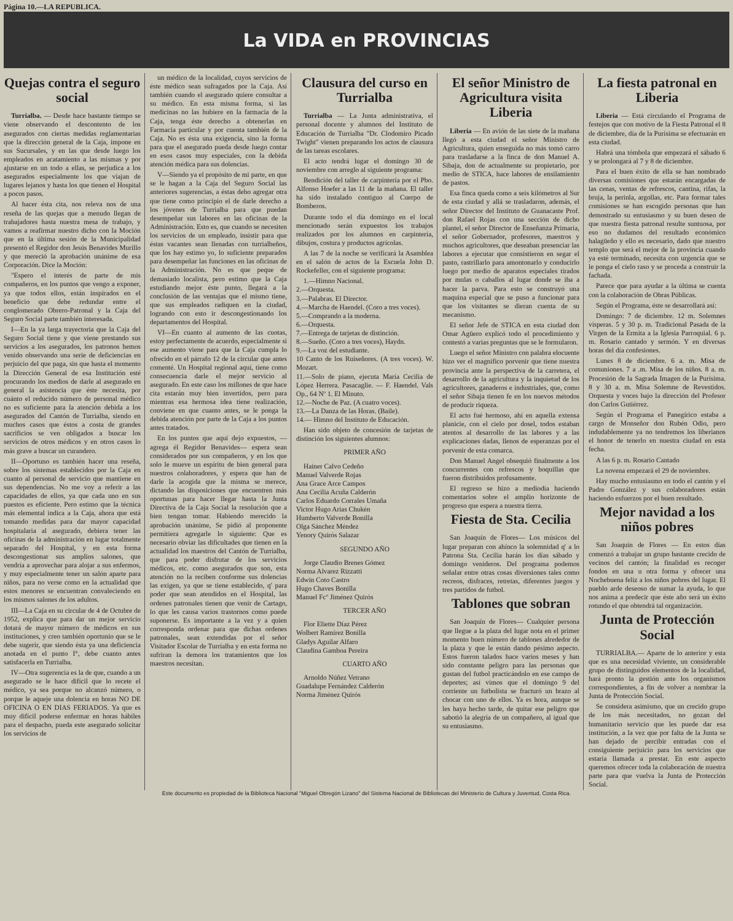Página 10.—LA REPUBLICA.
La VIDA en PROVINCIAS
Quejas contra el seguro social
Turrialba. — Desde hace bastante tiempo se viene observando el descontento de los asegurados con ciertas medidas reglamentarias que la dirección general de la Caja, impone en sus Sucursales, y en las que desde luego los empleados en acatamiento a las mismas y por ajustarse en un todo a ellas, se perjudica a los asegurados especialmente los que viajan de lugares lejanos y hasta los que tienen el Hospital a pocos pasos.
Al hacer ésta cita, nos releva nos de una reseña de las quejas que a menudo llegan de trabajadores hasta nuestra mesa de trabajo, y vamos a reafirmar nuestro dicho con la Moción que en la última sesión de la Municipalidad presentó el Regidor don Jesús Benavides Murillo y que mereció la aprobación unánime de esa Corporación. Dice la Moción:
"Espero el interés de parte de mis compañeros, en los puntos que vengo a exponer, ya que todos ellos, están inspirados en el beneficio que debe redundar entre el conglomerado Obrero-Patronal y la Caja del Seguro Social parte también interesada.
I—En la ya larga trayectoria que la Caja del Seguro Social tiene y que viene prestando sus servicios a los asegurados, los patronos hemos venido observando una serie de deficiencias en perjuicio del que paga, sin que hasta el momento la Dirección General de esa Institución esté procurando los medios de darle al asegurado en general la asistencia que éste necesita, por cuánto el reducido número de personal médico no es suficiente para la atención debida a los asegurados del Cantón de Turrialba, siendo en muchos casos que éstos a costa de grandes sacrificios se ven obligados a buscar los servicios de otros médicos y en otros casos lo más grave a buscar un curandero.
II—Oportuno es también hacer una reseña, sobre los sistemas establecidos por la Caja en cuanto al personal de servicio que mantiene en sus dependencias. No me voy a referir a las capacidades de ellos, ya que cada uno en sus puestos es eficiente. Pero estimo que la técnica más elemental indica a la Caja, ahora que está tomando medidas para dar mayor capacidad hospitalaria al asegurado, debiera tener las oficinas de la administración en lugar totalmente separado del Hospital, y en esta forma descongestionar sus amplios salones, que vendría a aprovechar para alojar a sus enfermos, y muy especialmente tener un salón aparte para niños, para no verse como en la actualidad que estos menores se encuentran convaleciendo en los mismos salones de los adultos.
III—La Caja en su circular de 4 de Octubre de 1952, explica que para dar un mejor servicio dotará de mayor número de médicos en sus instituciones, y creo también oportunio que se le debe sugerir, que siendo ésta ya una deficiencia anotada en el punto I°, debe cuanto antes satisfacerla en Turrialba.
IV—Otra sugerencia es la de que, cuando a un asegurado se le hace difícil que lo recete el médico, ya sea porque no alcanzó número, o porque le aqueje una dolencia en horas NO DE OFICINA O EN DIAS FERIADOS. Ya que es muy difícil poderse enfermar en horas hábiles para el despacho, pueda este asegurado solicitar los servicios de
un médico de la localidad, cuyos servicios de éste médico sean sufragados por la Caja. Así también cuando el asegurado quiere consultar a su médico. En esta misma forma, si las medicinas no las hubiere en la farmacia de la Caja, tenga éste derecho a obtenerlas en Farmacia particular y por cuenta también de la Caja. No es ésta una exigencia, sino la forma para que el asegurado pueda desde luego contar en esos casos muy especiales, con la debida atención médica para sus dolencias.
V—Siendo ya el propósito de mi parte, en que se le hagan a la Caja del Seguro Social las anteriores sugerencias, a éstas debo agregar otra que tiene como principio el de darle derecho a los jóvenes de Turrialba para que puedan desempeñar sus labores en las oficinas de la Administración. Esto es, que cuando se necesiten los servicios de un empleado, insistir para que éstas vacantes sean llenadas con turrialbeños, que los hay estimo yo, lo suficiente preparados para desempeñar las funciones en las oficinas de la Administración. No es que peque de demasiado localista, pero estimo que la Caja estudiando mejor éste punto, llegará a la conclusión de las ventajas que el mismo tiene, que sus empleados radiquen en la ciudad, logrando con esto ir descongestionando los departamentos del Hospital.
VI—En cuanto al aumento de las cuotas, estoy perfectamente de acuerdo, especialmente si ese aumento viene para que la Caja cumpla lo ofrecido en el párrafo 12 de la circular que antes comenté. Un Hospital regional aquí, tiene como consecuencia darle el mejor servicio al asegurado. En este caso los millones de que hace cita estarán muy bien invertidos, pero para mientras esa hermosa idea tiene realización, conviene en que cuanto antes, se le ponga la debida atención por parte de la Caja a los puntos antes tratados.
En los puntos que aquí dejo expuestos, —agrega él Regidor Benavides— espera sean considerados por sus compañeros, y en los que solo le mueve un espíritu de bien general para nuestros colaboradores, y espera que han de darle la acogida que la misma se merece, dictando las disposiciones que encuentren más oportunas para hacer llegar hasta la Junta Directiva de la Caja Social la resolución que a bien tengan tomar. Habiendo merecido la aprobación unánime, Se pidió al proponente permitiera agregarle lo siguiente: Que es necesario obviar las dificultades que tienen en la actualidad los maestros del Cantón de Turrialba, que para poder disfrutar de los servicios médicos, etc. como asegurados que son, esta atención no la reciben conforme sus dolencias las exigen, ya que se tiene establecido, q' para poder que sean atendidos en el Hospital, las ordenes patronales tienen que venir de Cartago, lo que les causa varios trastornos como puede suponerse. Es importante a la vez y a quien corresponda ordenar para que dichas ordenes patronales, sean extendidas por el señor Visitador Escolar de Turrialba y en esta forma no sufriran la demora los tratamientos que los maestros necesitan.
Clausura del curso en Turrialba
Turrialba — La Junta administrativa, el personal docente y alumnos del Instituto de Educación de Turrialba "Dr. Clodomiro Picado Twight" vienen preparando los actos de clausura de las tareas escolares.
El acto tendrá lugar el domingo 30 de noviembre con arreglo al siguiente programa:
Bendición del taller de carpintería por el Pbo. Alfonso Hoefer a las 11 de la mañana. El taller ha sido instalado contiguo al Cuerpo de Bomberos.
Durante todo el día domingo en el local mencionado serán expuestos los trabajos realizados por los alumnos en carpintería, dibujos, costura y productos agrícolas.
A las 7 de la noche se verificará la Asamblea en el salón de actos de la Escuela John D. Rockefeller, con el siguiente programa:
1.—Himno Nacional.
2.—Orquesta.
3.—Palabras. El Director.
4.—Marcha de Haendel. (Coro a tres voces).
5.—Comprando a la moderna.
6.—Orquesta.
7.—Entrega de tarjetas de distinción.
8.—Sueño. (Coro a tres voces), Haydn.
9.—La voz del estudiante.
10 Canto de los Ruiseñores. (A tres voces). W. Mozart.
11.—Solo de piano, ejecuta María Cecilia de López Herrera. Pasacaglie. — F. Haendel. Vals Op., 64 Nº 1. El Minuto.
12.—Noche de Paz. (A cuatro voces).
13.—La Danza de las Horas. (Baile).
14.— Himno del Instituto de Educación.
Han sido objeto de concesión de tarjetas de distinción los siguientes alumnos:
PRIMER AÑO
Hainer Calvo Cedeño
Manuel Valverde Rojas
Ana Grace Arce Campos
Ana Cecilia Acuña Calderón
Carlos Eduardo Corrales Umaña
Victor Hugo Arias Chukén
Humberto Valverde Bonilla
Olga Sánchez Méndez
Yenory Quirós Salazar
SEGUNDO AÑO
Jorge Claudio Brenes Gómez
Norma Alvarez Rizzatti
Edwin Coto Castro
Hugo Chaves Bonilla
Manuel Fcº Jiménez Quirós
TERCER AÑO
Flor Eliette Díaz Pérez
Wolbert Ramírez Bonilla
Gladys Aguilar Alfaro
Claudina Gamboa Pereira
CUARTO AÑO
Arnoldo Núñez Vetrano
Guadalupe Fernández Calderón
Norma Jiménez Quirós
El señor Ministro de Agricultura visita Liberia
Liberia — En avión de las siete de la mañana llegó a esta ciudad el señor Ministro de Agricultura, quien enseguida no más tomó carro para trasladarse a la finca de don Manuel A. Sibaja, don de actualmente su propietario, por medio de STICA, hace labores de ensilamiento de pastos.
Esa finca queda como a seis kilómetros al Sur de esta ciudad y allá se trasladaron, además, el señor Director del Instituto de Guanacaste Prof. don Rafael Rojas con una sección de dicho plantel, el señor Director de Enseñanza Primaria, el señor Gobernador, profesores, maestros y muchos agricultores, que deseaban presenciar las labores a ejecutar que consistieron en segar el pasto, rastrillarlo para amontonarlo y conducirlo luego por medio de aparatos especiales tirados por mulas o caballos al lugar donde se iba a hacer la parva. Para esto se construyó una maquina especial que se puso a funcionar para que los visitantes se dieran cuenta de su mecanismo.
El señor Jefe de STICA en esta ciudad don Omar Agüero explicó todo el procedimiento y contestó a varias preguntas que se le formularon.
Luego el señor Ministro con palabra elocuente hizo ver el magnífico porvenir que tiene nuestra provincia ante la perspectiva de la carretera, el desarrollo de la agricultura y la inquietud de los agricultores, ganaderos e industriales, que, como el señor Sibaja tienen fe en los nuevos métodos de producir riqueza.
El acto fué hermoso, ahí en aquella extensa planicie, con el cielo por dosel, todos estaban atentos al desarrollo de las labores y a las explicaciones dadas, llenos de esperanzas por el porvenir de esta comarca.
Don Manuel Angel obsequió finalmente a los concurrentes con refrescos y boquillas que fueron distribuidos profusamente.
El regreso se hizo a mediodía haciendo comentarios sobre el amplio horizonte de progreso que espera a nuestra tierra.
Fiesta de Sta. Cecilia
San Joaquín de Flores— Los músicos del lugar preparan con ahínco la solemnidad q' a lo Patrona Sta. Cecilia harán los días sábado y domingo venideros. Del programa podemos señalar entre otras cosas diversiones tales como recreos, disfraces, retretas, diferentes juegos y tres partidos de futbol.
Tablones que sobran
San Joaquín de Flores— Cualquier persona que llegue a la plaza del lugar nota en el primer momento buen número de tablones alrededor de la plaza y que le están dando pésimo aspecto. Estos fueron talados hace varios meses y han sido constante peligro para las personas que gustan del futbol practicándolo en ese campo de deportes; así vimos que el domingo 9 del corriente un futbolista se fracturó un brazo al chocar con uno de ellos. Ya es hora, aunque se les haya hecho tarde, de quitar ese peligro que sabotió la alegría de un compañero, al igual que su entusiasmo.
La fiesta patronal en Liberia
Liberia — Está circulando el Programa de festejos que con motivo de la Fiesta Patronal el 8 de diciembre, día de la Purísima se efectuarán en esta ciudad.
Habrá una tómbola que empezará el sábado 6 y se prolongará al 7 y 8 de diciembre.
Para el buen éxito de ella se han nombrado diversas comisiones que estarán encargadas de las cenas, ventas de refrescos, cantina, rifas, la bruja, la perinla, argollas, etc. Para formar tales comisiones se han escogido personas que han demostrado su entusiasmo y su buen deseo de que nuestra fiesta patronal resulte suntuosa, por eso no dudamos del resultado económico halagüeño y ello es necesario, dado que nuestro templo que será el mejor de la provincia cuando ya esté terminado, necesita con urgencia que se le ponga el cielo raso y se proceda a construir la fachada.
Parece que para ayudar a la última se cuenta con la colaboración de Obras Públicas.
Según el Programa, éste se desarrollará así:
Domingo: 7 de diciembre. 12 m. Solemnes vísperas. 5 y 30 p. m. Tradicional Pasada de la Virgen de la Ermita a la Iglesia Parroquial. 6 p. m. Rosario cantado y sermón. Y en diversas horas del día confesiones.
Lunes 8 de diciembre. 6 a. m. Misa de comuniones. 7 a .m. Misa de los niños. 8 a. m. Procesión de la Sagrada Imagen de la Purísima. 8 y 30 a. m. Misa Solemne de Revestidos. Orquesta y voces bajo la dirección del Profesor don Carlos Gutiérrez.
Según el Programa el Panegírico estaba a cargo de Monseñor don Rubén Odio, pero indudablemente ya no tendremos los liberianos el honor de tenerlo en nuestra ciudad en esta fecha.
A las 6 p. m. Rosario Cantado
La novena empezará el 29 de noviembre.
Hay mucho entusiasmo en todo el cantón y el Padre González y sus colaboradores están haciendo esfuerzos por el buen resultado.
Mejor navidad a los niños pobres
San Joaquín de Flores — En estos días comenzó a trabajar un grupo bastante crecido de vecinos del cantón; la finalidad es recoger fondos en una u otra forma y ofrecer una Nochebuena feliz a los niños pobres del lugar. El pueblo arde deseoso de sumar la ayuda, lo que nos anima a predecir que éste año será un éxito rotundo el que obtendrá tal organización.
Junta de Protección Social
TURRIALBA.— Aparte de lo anterior y esta que es una necesidad viviente, un considerable grupo de distinguidos elementos de la localidad, hará pronto la gestión ante los organismos correspondientes, a fin de volver a nombrar la Junta de Protección Social.
Se considera asimismo, que un crecido grupo de los más necesitados, no gozan del humanitario servicio que les puede dar esa institución, a la vez que por falta de la Junta se han dejado de percibir entradas con el consiguiente perjuicio para los servicios que estaría llamada a prestar. En este aspecto queremos ofrecer toda la colaboración de nuestra parte para que vuelva la Junta de Protección Social.
Este documento es propiedad de la Biblioteca Nacional "Miguel Obregón Lizano" del Sistema Nacional de Bibliotecas del Ministerio de Cultura y Juventud, Costa Rica.